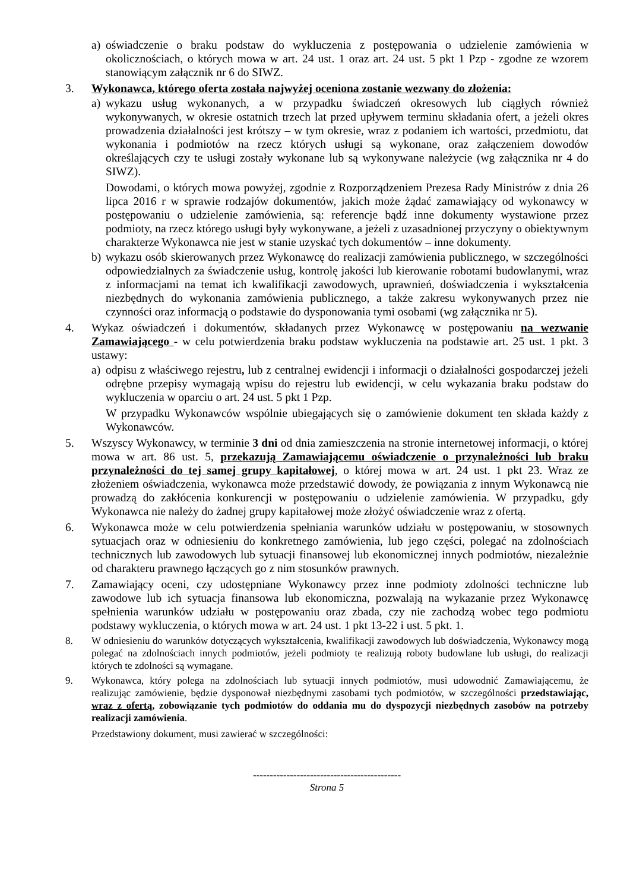a) oświadczenie o braku podstaw do wykluczenia z postępowania o udzielenie zamówienia w okolicznościach, o których mowa w art. 24 ust. 1 oraz art. 24 ust. 5 pkt 1 Pzp - zgodne ze wzorem stanowiącym załącznik nr 6 do SIWZ.
3. Wykonawca, którego oferta została najwyżej oceniona zostanie wezwany do złożenia:
a) wykazu usług wykonanych, a w przypadku świadczeń okresowych lub ciągłych również wykonywanych, w okresie ostatnich trzech lat przed upływem terminu składania ofert, a jeżeli okres prowadzenia działalności jest krótszy – w tym okresie, wraz z podaniem ich wartości, przedmiotu, dat wykonania i podmiotów na rzecz których usługi są wykonane, oraz załączeniem dowodów określających czy te usługi zostały wykonane lub są wykonywane należycie (wg załącznika nr 4 do SIWZ).
Dowodami, o których mowa powyżej, zgodnie z Rozporządzeniem Prezesa Rady Ministrów z dnia 26 lipca 2016 r w sprawie rodzajów dokumentów, jakich może żądać zamawiający od wykonawcy w postępowaniu o udzielenie zamówienia, są: referencje bądź inne dokumenty wystawione przez podmioty, na rzecz którego usługi były wykonywane, a jeżeli z uzasadnionej przyczyny o obiektywnym charakterze Wykonawca nie jest w stanie uzyskać tych dokumentów – inne dokumenty.
b) wykazu osób skierowanych przez Wykonawcę do realizacji zamówienia publicznego, w szczególności odpowiedzialnych za świadczenie usług, kontrolę jakości lub kierowanie robotami budowlanymi, wraz z informacjami na temat ich kwalifikacji zawodowych, uprawnień, doświadczenia i wykształcenia niezbędnych do wykonania zamówienia publicznego, a także zakresu wykonywanych przez nie czynności oraz informacją o podstawie do dysponowania tymi osobami (wg załącznika nr 5).
4. Wykaz oświadczeń i dokumentów, składanych przez Wykonawcę w postępowaniu na wezwanie Zamawiającego - w celu potwierdzenia braku podstaw wykluczenia na podstawie art. 25 ust. 1 pkt. 3 ustawy:
a) odpisu z właściwego rejestru, lub z centralnej ewidencji i informacji o działalności gospodarczej jeżeli odrębne przepisy wymagają wpisu do rejestru lub ewidencji, w celu wykazania braku podstaw do wykluczenia w oparciu o art. 24 ust. 5 pkt 1 Pzp.
W przypadku Wykonawców wspólnie ubiegających się o zamówienie dokument ten składa każdy z Wykonawców.
5. Wszyscy Wykonawcy, w terminie 3 dni od dnia zamieszczenia na stronie internetowej informacji, o której mowa w art. 86 ust. 5, przekazują Zamawiającemu oświadczenie o przynależności lub braku przynależności do tej samej grupy kapitałowej, o której mowa w art. 24 ust. 1 pkt 23. Wraz ze złożeniem oświadczenia, wykonawca może przedstawić dowody, że powiązania z innym Wykonawcą nie prowadzą do zakłócenia konkurencji w postępowaniu o udzielenie zamówienia. W przypadku, gdy Wykonawca nie należy do żadnej grupy kapitałowej może złożyć oświadczenie wraz z ofertą.
6. Wykonawca może w celu potwierdzenia spełniania warunków udziału w postępowaniu, w stosownych sytuacjach oraz w odniesieniu do konkretnego zamówienia, lub jego części, polegać na zdolnościach technicznych lub zawodowych lub sytuacji finansowej lub ekonomicznej innych podmiotów, niezależnie od charakteru prawnego łączących go z nim stosunków prawnych.
7. Zamawiający oceni, czy udostępniane Wykonawcy przez inne podmioty zdolności techniczne lub zawodowe lub ich sytuacja finansowa lub ekonomiczna, pozwalają na wykazanie przez Wykonawcę spełnienia warunków udziału w postępowaniu oraz zbada, czy nie zachodzą wobec tego podmiotu podstawy wykluczenia, o których mowa w art. 24 ust. 1 pkt 13-22 i ust. 5 pkt. 1.
8. W odniesieniu do warunków dotyczących wykształcenia, kwalifikacji zawodowych lub doświadczenia, Wykonawcy mogą polegać na zdolnościach innych podmiotów, jeżeli podmioty te realizują roboty budowlane lub usługi, do realizacji których te zdolności są wymagane.
9. Wykonawca, który polega na zdolnościach lub sytuacji innych podmiotów, musi udowodnić Zamawiającemu, że realizując zamówienie, będzie dysponował niezbędnymi zasobami tych podmiotów, w szczególności przedstawiając, wraz z ofertą, zobowiązanie tych podmiotów do oddania mu do dyspozycji niezbędnych zasobów na potrzeby realizacji zamówienia.
Przedstawiony dokument, musi zawierać w szczególności:
--------------------------------------------
Strona 5